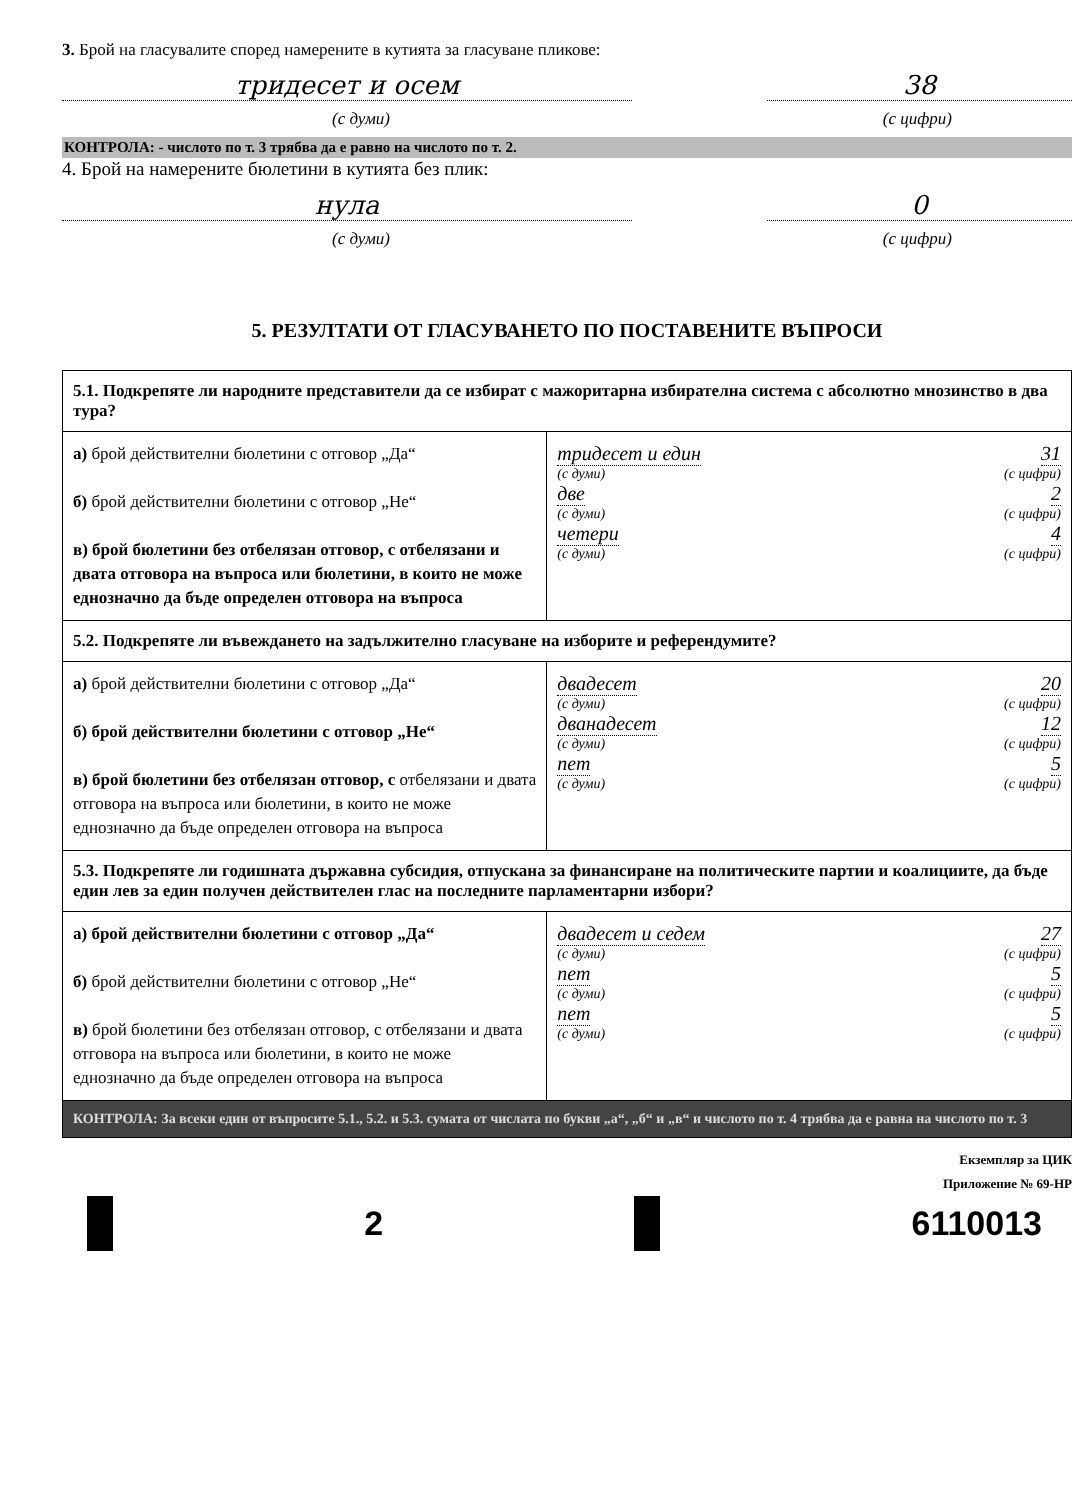3. Брой на гласувалите според намерените в кутията за гласуване пликове:
тридесет и осем
38
(с думи) (с цифри)
КОНТРОЛА: - числото по т. 3 трябва да е равно на числото по т. 2.
4. Брой на намерените бюлетини в кутията без плик:
нула
0
(с думи) (с цифри)
5. РЕЗУЛТАТИ ОТ ГЛАСУВАНЕТО ПО ПОСТАВЕНИТЕ ВЪПРОСИ
| 5.1. Подкрепяте ли народните представители да се избират с мажоритарна избирателна система с абсолютно мнозинство в два тура? | |
| а) брой действителни бюлетини с отговор „Да“ б) брой действителни бюлетини с отговор „Не“ в) брой бюлетини без отбелязан отговор, с отбелязани и двата отговора на въпроса или бюлетини, в които не може еднозначно да бъде определен отговора на въпроса | тридесет и един 31 (с думи) (с цифри) две 2 (с думи) (с цифри) четери 4 (с думи) (с цифри) |
| 5.2. Подкрепяте ли въвеждането на задължително гласуване на изборите и референдумите? | |
| а) брой действителни бюлетини с отговор „Да“ б) брой действителни бюлетини с отговор „Не“ в) брой бюлетини без отбелязан отговор, с отбелязани и двата отговора на въпроса или бюлетини, в които не може еднозначно да бъде определен отговора на въпроса | двадесет 20 (с думи) (с цифри) дванадесет 12 (с думи) (с цифри) пет 5 (с думи) (с цифри) |
| 5.3. Подкрепяте ли годишната държавна субсидия, отпускана за финансиране на политическите партии и коалициите, да бъде един лев за един получен действителен глас на последните парламентарни избори? | |
| а) брой действителни бюлетини с отговор „Да“ б) брой действителни бюлетини с отговор „Не“ в) брой бюлетини без отбелязан отговор, с отбелязани и двата отговора на въпроса или бюлетини, в които не може еднозначно да бъде определен отговора на въпроса | двадесет и седем 27 (с думи) (с цифри) пет 5 (с думи) (с цифри) пет 5 (с думи) (с цифри) |
| КОНТРОЛА: За всеки един от въпросите 5.1., 5.2. и 5.3. сумата от числата по букви „а“, „б“ и „в“ и числото по т. 4 трябва да е равна на числото по т. 3 | |
Екземпляр за ЦИК
Приложение № 69-НР
2 6110013